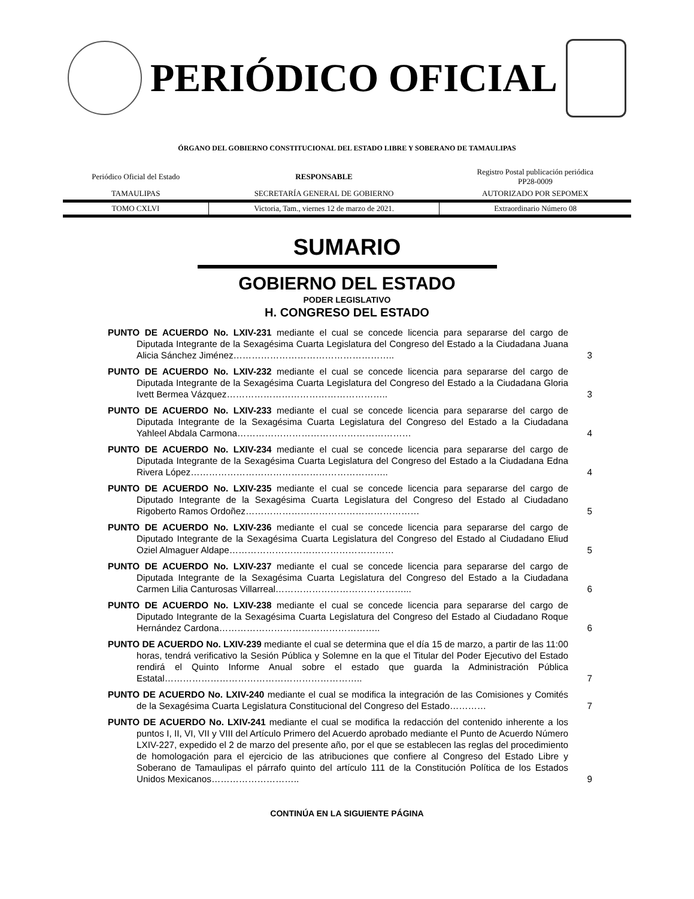PERIÓDICO OFICIAL
ÓRGANO DEL GOBIERNO CONSTITUCIONAL DEL ESTADO LIBRE Y SOBERANO DE TAMAULIPAS
| Periódico Oficial del Estado | RESPONSABLE | Registro Postal publicación periódica PP28-0009 |
| TAMAULIPAS | SECRETARÍA GENERAL DE GOBIERNO | AUTORIZADO POR SEPOMEX |
| TOMO CXLVI | Victoria, Tam., viernes 12 de marzo de 2021. | Extraordinario Número 08 |
SUMARIO
GOBIERNO DEL ESTADO
PODER LEGISLATIVO
H. CONGRESO DEL ESTADO
PUNTO DE ACUERDO No. LXIV-231 mediante el cual se concede licencia para separarse del cargo de Diputada Integrante de la Sexagésima Cuarta Legislatura del Congreso del Estado a la Ciudadana Juana Alicia Sánchez Jiménez……………………………………………..
3
PUNTO DE ACUERDO No. LXIV-232 mediante el cual se concede licencia para separarse del cargo de Diputada Integrante de la Sexagésima Cuarta Legislatura del Congreso del Estado a la Ciudadana Gloria Ivett Bermea Vázquez……………………………………………..
3
PUNTO DE ACUERDO No. LXIV-233 mediante el cual se concede licencia para separarse del cargo de Diputada Integrante de la Sexagésima Cuarta Legislatura del Congreso del Estado a la Ciudadana Yahleel Abdala Carmona…………………………………………………
4
PUNTO DE ACUERDO No. LXIV-234 mediante el cual se concede licencia para separarse del cargo de Diputada Integrante de la Sexagésima Cuarta Legislatura del Congreso del Estado a la Ciudadana Edna Rivera López………………………………………………………..
4
PUNTO DE ACUERDO No. LXIV-235 mediante el cual se concede licencia para separarse del cargo de Diputado Integrante de la Sexagésima Cuarta Legislatura del Congreso del Estado al Ciudadano Rigoberto Ramos Ordoñez…………………………………………………
5
PUNTO DE ACUERDO No. LXIV-236 mediante el cual se concede licencia para separarse del cargo de Diputado Integrante de la Sexagésima Cuarta Legislatura del Congreso del Estado al Ciudadano Eliud Oziel Almaguer Aldape………………………………………………
5
PUNTO DE ACUERDO No. LXIV-237 mediante el cual se concede licencia para separarse del cargo de Diputada Integrante de la Sexagésima Cuarta Legislatura del Congreso del Estado a la Ciudadana Carmen Lilia Canturosas Villarreal……………………………………...
6
PUNTO DE ACUERDO No. LXIV-238 mediante el cual se concede licencia para separarse del cargo de Diputado Integrante de la Sexagésima Cuarta Legislatura del Congreso del Estado al Ciudadano Roque Hernández Cardona……………………………………………..
6
PUNTO DE ACUERDO No. LXIV-239 mediante el cual se determina que el día 15 de marzo, a partir de las 11:00 horas, tendrá verificativo la Sesión Pública y Solemne en la que el Titular del Poder Ejecutivo del Estado rendirá el Quinto Informe Anual sobre el estado que guarda la Administración Pública Estatal………………………………………………………..
7
PUNTO DE ACUERDO No. LXIV-240 mediante el cual se modifica la integración de las Comisiones y Comités de la Sexagésima Cuarta Legislatura Constitucional del Congreso del Estado…………
7
PUNTO DE ACUERDO No. LXIV-241 mediante el cual se modifica la redacción del contenido inherente a los puntos I, II, VI, VII y VIII del Artículo Primero del Acuerdo aprobado mediante el Punto de Acuerdo Número LXIV-227, expedido el 2 de marzo del presente año, por el que se establecen las reglas del procedimiento de homologación para el ejercicio de las atribuciones que confiere al Congreso del Estado Libre y Soberano de Tamaulipas el párrafo quinto del artículo 111 de la Constitución Política de los Estados Unidos Mexicanos………………………..
9
CONTINÚA EN LA SIGUIENTE PÁGINA